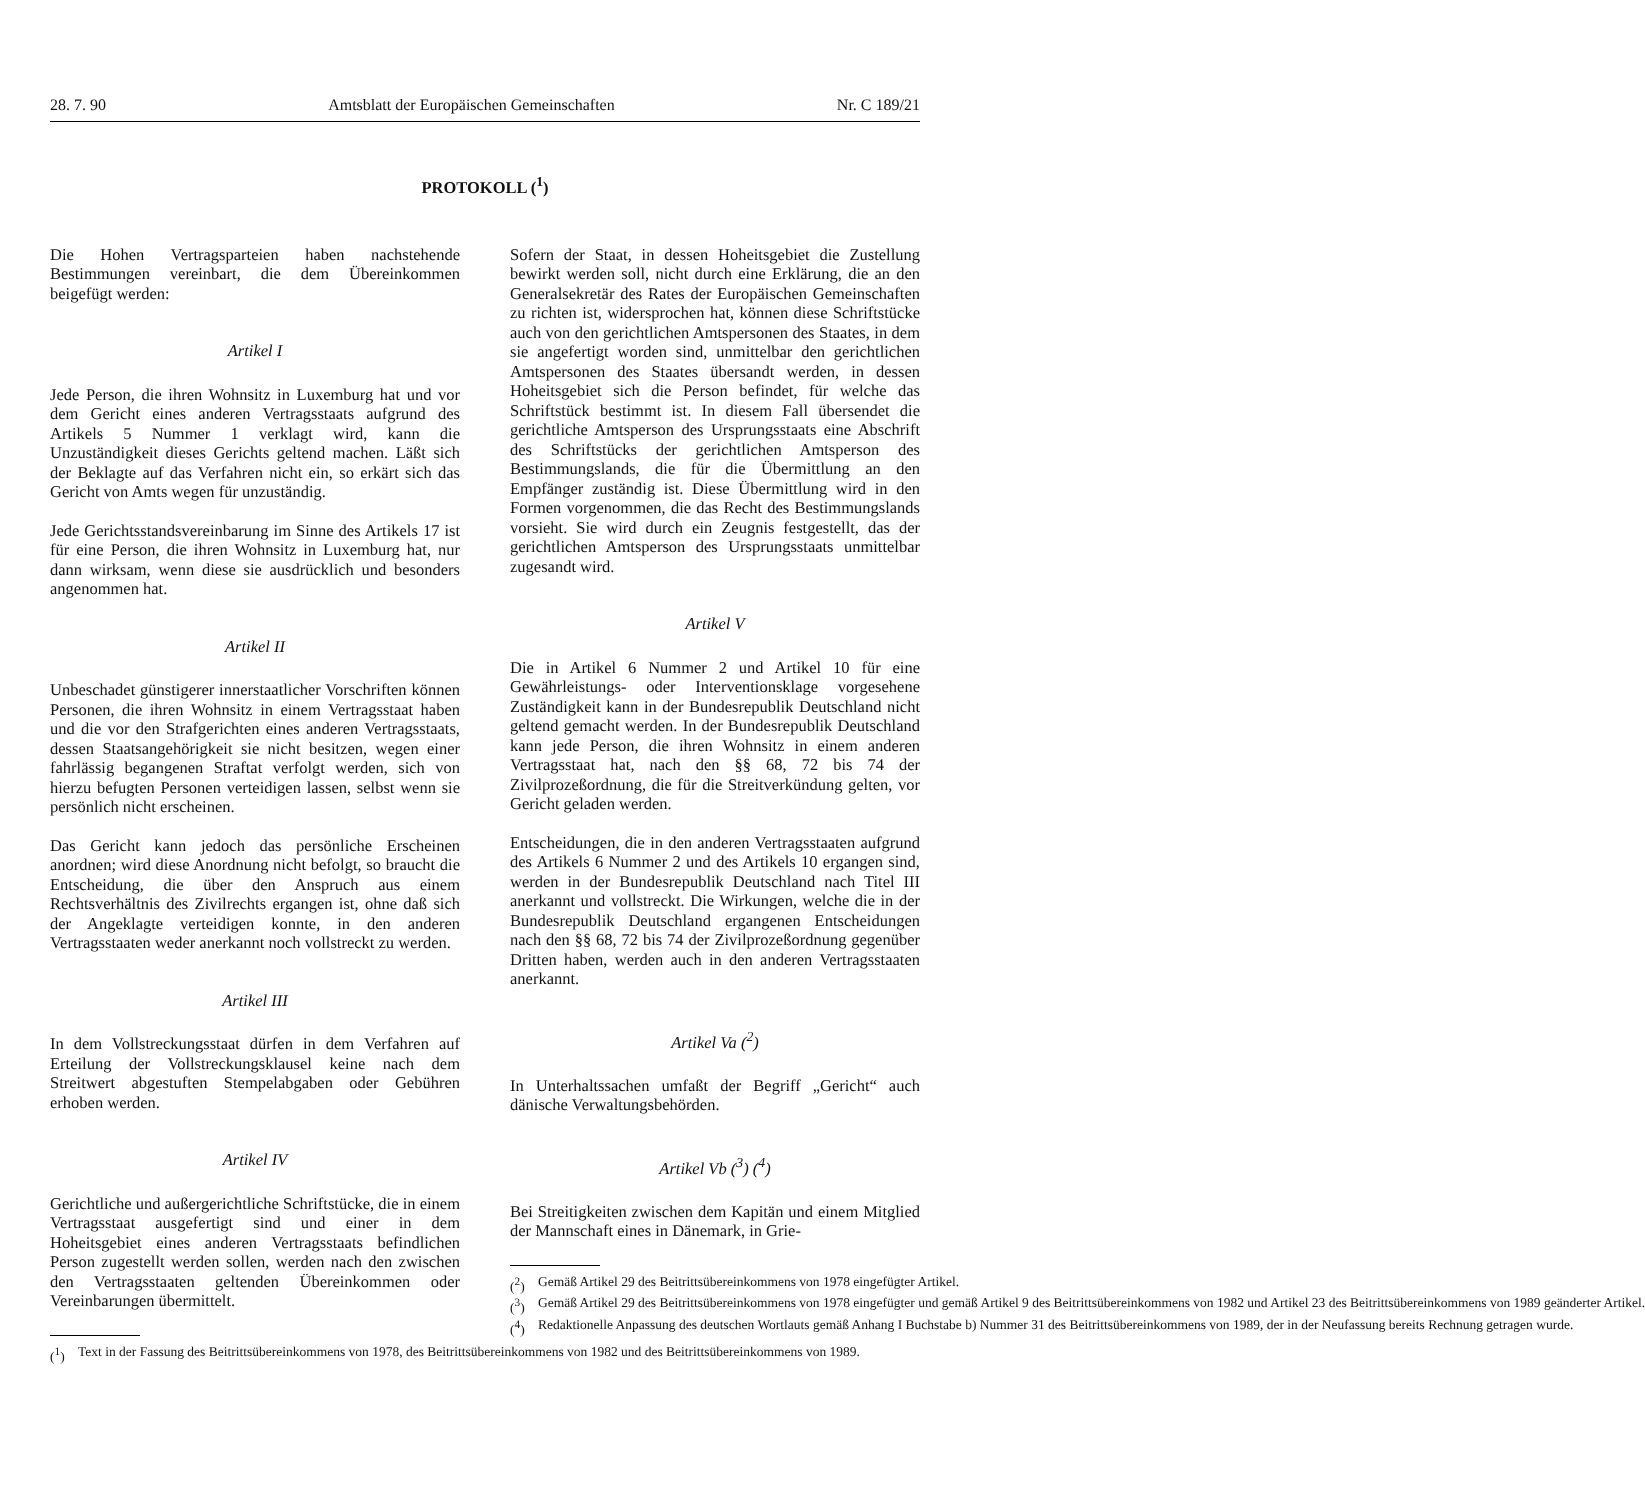28. 7. 90 Amtsblatt der Europäischen Gemeinschaften Nr. C 189/21
PROTOKOLL (<sup>1</sup>)
Die Hohen Vertragsparteien haben nachstehende Bestimmungen vereinbart, die dem Übereinkommen beigefügt werden:
Artikel I
Jede Person, die ihren Wohnsitz in Luxemburg hat und vor dem Gericht eines anderen Vertragsstaats aufgrund des Artikels 5 Nummer 1 verklagt wird, kann die Unzuständigkeit dieses Gerichts geltend machen. Läßt sich der Beklagte auf das Verfahren nicht ein, so erkärt sich das Gericht von Amts wegen für unzuständig.
Jede Gerichtsstandsvereinbarung im Sinne des Artikels 17 ist für eine Person, die ihren Wohnsitz in Luxemburg hat, nur dann wirksam, wenn diese sie ausdrücklich und besonders angenommen hat.
Artikel II
Unbeschadet günstigerer innerstaatlicher Vorschriften können Personen, die ihren Wohnsitz in einem Vertragsstaat haben und die vor den Strafgerichten eines anderen Vertragsstaats, dessen Staatsangehörigkeit sie nicht besitzen, wegen einer fahrlässig begangenen Straftat verfolgt werden, sich von hierzu befugten Personen verteidigen lassen, selbst wenn sie persönlich nicht erscheinen.
Das Gericht kann jedoch das persönliche Erscheinen anordnen; wird diese Anordnung nicht befolgt, so braucht die Entscheidung, die über den Anspruch aus einem Rechtsverhältnis des Zivilrechts ergangen ist, ohne daß sich der Angeklagte verteidigen konnte, in den anderen Vertragsstaaten weder anerkannt noch vollstreckt zu werden.
Artikel III
In dem Vollstreckungsstaat dürfen in dem Verfahren auf Erteilung der Vollstreckungsklausel keine nach dem Streitwert abgestuften Stempelabgaben oder Gebühren erhoben werden.
Artikel IV
Gerichtliche und außergerichtliche Schriftstücke, die in einem Vertragsstaat ausgefertigt sind und einer in dem Hoheitsgebiet eines anderen Vertragsstaats befindlichen Person zugestellt werden sollen, werden nach den zwischen den Vertragsstaaten geltenden Übereinkommen oder Vereinbarungen übermittelt.
(<sup>1</sup>) Text in der Fassung des Beitrittsübereinkommens von 1978, des Beitrittsübereinkommens von 1982 und des Beitrittsübereinkommens von 1989.
Sofern der Staat, in dessen Hoheitsgebiet die Zustellung bewirkt werden soll, nicht durch eine Erklärung, die an den Generalsekretär des Rates der Europäischen Gemeinschaften zu richten ist, widersprochen hat, können diese Schriftstücke auch von den gerichtlichen Amtspersonen des Staates, in dem sie angefertigt worden sind, unmittelbar den gerichtlichen Amtspersonen des Staates übersandt werden, in dessen Hoheitsgebiet sich die Person befindet, für welche das Schriftstück bestimmt ist. In diesem Fall übersendet die gerichtliche Amtsperson des Ursprungsstaats eine Abschrift des Schriftstücks der gerichtlichen Amtsperson des Bestimmungslands, die für die Übermittlung an den Empfänger zuständig ist. Diese Übermittlung wird in den Formen vorgenommen, die das Recht des Bestimmungslands vorsieht. Sie wird durch ein Zeugnis festgestellt, das der gerichtlichen Amtsperson des Ursprungsstaats unmittelbar zugesandt wird.
Artikel V
Die in Artikel 6 Nummer 2 und Artikel 10 für eine Gewährleistungs- oder Interventionsklage vorgesehene Zuständigkeit kann in der Bundesrepublik Deutschland nicht geltend gemacht werden. In der Bundesrepublik Deutschland kann jede Person, die ihren Wohnsitz in einem anderen Vertragsstaat hat, nach den §§ 68, 72 bis 74 der Zivilprozeßordnung, die für die Streitverkündung gelten, vor Gericht geladen werden.
Entscheidungen, die in den anderen Vertragsstaaten aufgrund des Artikels 6 Nummer 2 und des Artikels 10 ergangen sind, werden in der Bundesrepublik Deutschland nach Titel III anerkannt und vollstreckt. Die Wirkungen, welche die in der Bundesrepublik Deutschland ergangenen Entscheidungen nach den §§ 68, 72 bis 74 der Zivilprozeßordnung gegenüber Dritten haben, werden auch in den anderen Vertragsstaaten anerkannt.
Artikel Va (<sup>2</sup>)
In Unterhaltssachen umfaßt der Begriff „Gericht“ auch dänische Verwaltungsbehörden.
Artikel Vb (<sup>3</sup>) (<sup>4</sup>)
Bei Streitigkeiten zwischen dem Kapitän und einem Mitglied der Mannschaft eines in Dänemark, in Grie-
(<sup>2</sup>) Gemäß Artikel 29 des Beitrittsübereinkommens von 1978 eingefügter Artikel.
(<sup>3</sup>) Gemäß Artikel 29 des Beitrittsübereinkommens von 1978 eingefügter und gemäß Artikel 9 des Beitrittsübereinkommens von 1982 und Artikel 23 des Beitrittsübereinkommens von 1989 geänderter Artikel.
(<sup>4</sup>) Redaktionelle Anpassung des deutschen Wortlauts gemäß Anhang I Buchstabe b) Nummer 31 des Beitrittsübereinkommens von 1989, der in der Neufassung bereits Rechnung getragen wurde.